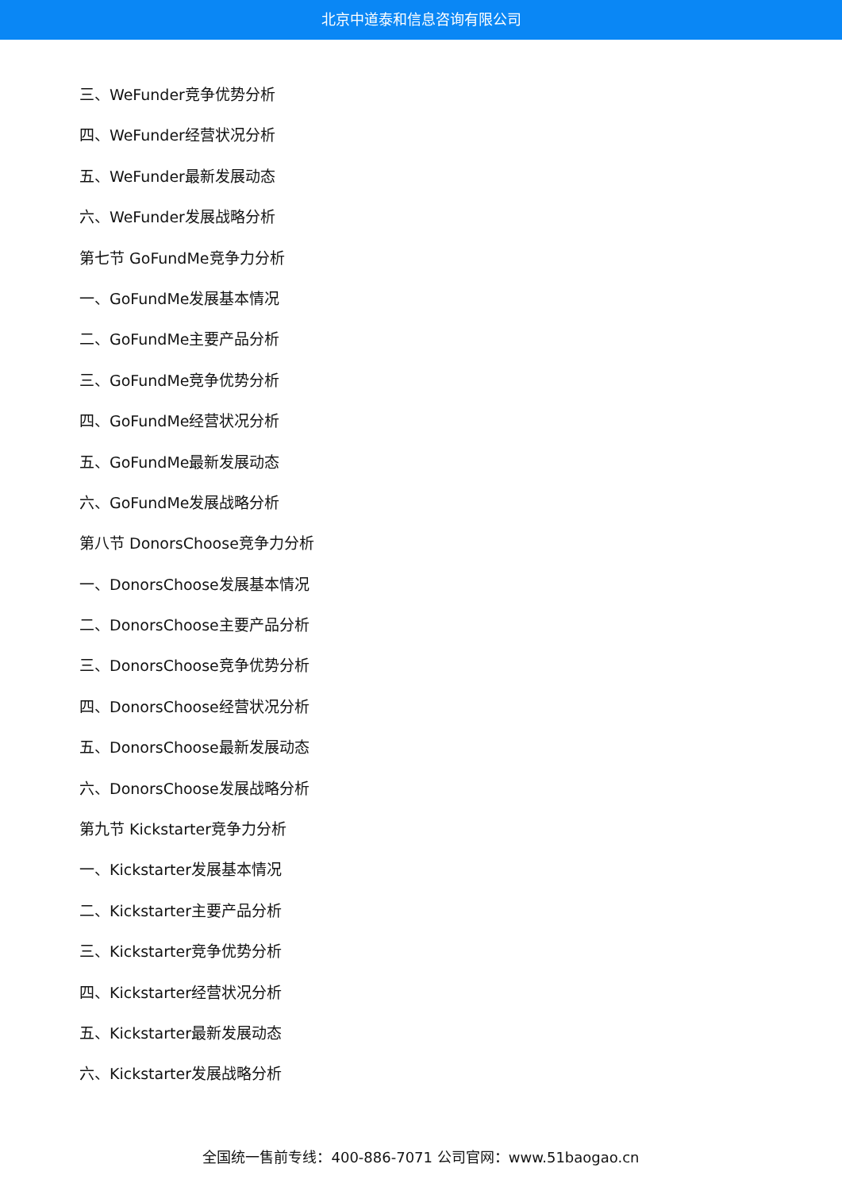北京中道泰和信息咨询有限公司
三、WeFunder竞争优势分析
四、WeFunder经营状况分析
五、WeFunder最新发展动态
六、WeFunder发展战略分析
第七节 GoFundMe竞争力分析
一、GoFundMe发展基本情况
二、GoFundMe主要产品分析
三、GoFundMe竞争优势分析
四、GoFundMe经营状况分析
五、GoFundMe最新发展动态
六、GoFundMe发展战略分析
第八节 DonorsChoose竞争力分析
一、DonorsChoose发展基本情况
二、DonorsChoose主要产品分析
三、DonorsChoose竞争优势分析
四、DonorsChoose经营状况分析
五、DonorsChoose最新发展动态
六、DonorsChoose发展战略分析
第九节 Kickstarter竞争力分析
一、Kickstarter发展基本情况
二、Kickstarter主要产品分析
三、Kickstarter竞争优势分析
四、Kickstarter经营状况分析
五、Kickstarter最新发展动态
六、Kickstarter发展战略分析
全国统一售前专线：400-886-7071 公司官网：www.51baogao.cn